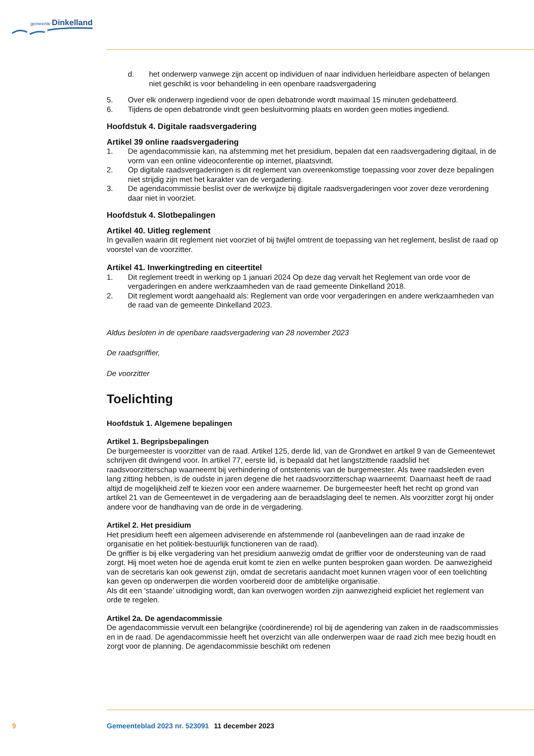gemeente Dinkelland
d. het onderwerp vanwege zijn accent op individuen of naar individuen herleidbare aspecten of belangen niet geschikt is voor behandeling in een openbare raadsvergadering
5. Over elk onderwerp ingediend voor de open debatronde wordt maximaal 15 minuten gedebatteerd.
6. Tijdens de open debatronde vindt geen besluitvorming plaats en worden geen moties ingediend.
Hoofdstuk 4. Digitale raadsvergadering
Artikel 39 online raadsvergadering
1. De agendacommissie kan, na afstemming met het presidium, bepalen dat een raadsvergadering digitaal, in de vorm van een online videoconferentie op internet, plaatsvindt.
2. Op digitale raadsvergaderingen is dit reglement van overeenkomstige toepassing voor zover deze bepalingen niet strijdig zijn met het karakter van de vergadering.
3. De agendacommissie beslist over de werkwijze bij digitale raadsvergaderingen voor zover deze verordening daar niet in voorziet.
Hoofdstuk 4. Slotbepalingen
Artikel 40. Uitleg reglement
In gevallen waarin dit reglement niet voorziet of bij twijfel omtrent de toepassing van het reglement, beslist de raad op voorstel van de voorzitter.
Artikel 41. Inwerkingtreding en citeertitel
1. Dit reglement treedt in werking op 1 januari 2024 Op deze dag vervalt het Reglement van orde voor de vergaderingen en andere werkzaamheden van de raad gemeente Dinkelland 2018.
2. Dit reglement wordt aangehaald als: Reglement van orde voor vergaderingen en andere werkzaamheden van de raad van de gemeente Dinkelland 2023.
Aldus besloten in de openbare raadsvergadering van 28 november 2023
De raadsgriffier,
De voorzitter
Toelichting
Hoofdstuk 1. Algemene bepalingen
Artikel 1. Begripsbepalingen
De burgemeester is voorzitter van de raad. Artikel 125, derde lid, van de Grondwet en artikel 9 van de Gemeentewet schrijven dit dwingend voor. In artikel 77, eerste lid, is bepaald dat het langstzittende raadslid het raadsvoorzitterschap waarneemt bij verhindering of ontstentenis van de burgemeester. Als twee raadsleden even lang zitting hebben, is de oudste in jaren degene die het raadsvoorzitterschap waarneemt. Daarnaast heeft de raad altijd de mogelijkheid zelf te kiezen voor een andere waarnemer. De burgemeester heeft het recht op grond van artikel 21 van de Gemeentewet in de vergadering aan de beraadslaging deel te nemen. Als voorzitter zorgt hij onder andere voor de handhaving van de orde in de vergadering.
Artikel 2. Het presidium
Het presidium heeft een algemeen adviserende en afstemmende rol (aanbevelingen aan de raad inzake de organisatie en het politiek-bestuurlijk functioneren van de raad).
De griffier is bij elke vergadering van het presidium aanwezig omdat de griffier voor de ondersteuning van de raad zorgt. Hij moet weten hoe de agenda eruit komt te zien en welke punten besproken gaan worden. De aanwezigheid van de secretaris kan ook gewenst zijn, omdat de secretaris aandacht moet kunnen vragen voor of een toelichting kan geven op onderwerpen die worden voorbereid door de ambtelijke organisatie.
Als dit een ‘staande’ uitnodiging wordt, dan kan overwogen worden zijn aanwezigheid expliciet het reglement van orde te regelen.
Artikel 2a. De agendacommissie
De agendacommissie vervult een belangrijke (coördinerende) rol bij de agendering van zaken in de raadscommissies en in de raad. De agendacommissie heeft het overzicht van alle onderwerpen waar de raad zich mee bezig houdt en zorgt voor de planning. De agendacommissie beschikt om redenen
9 Gemeenteblad 2023 nr. 523091 11 december 2023